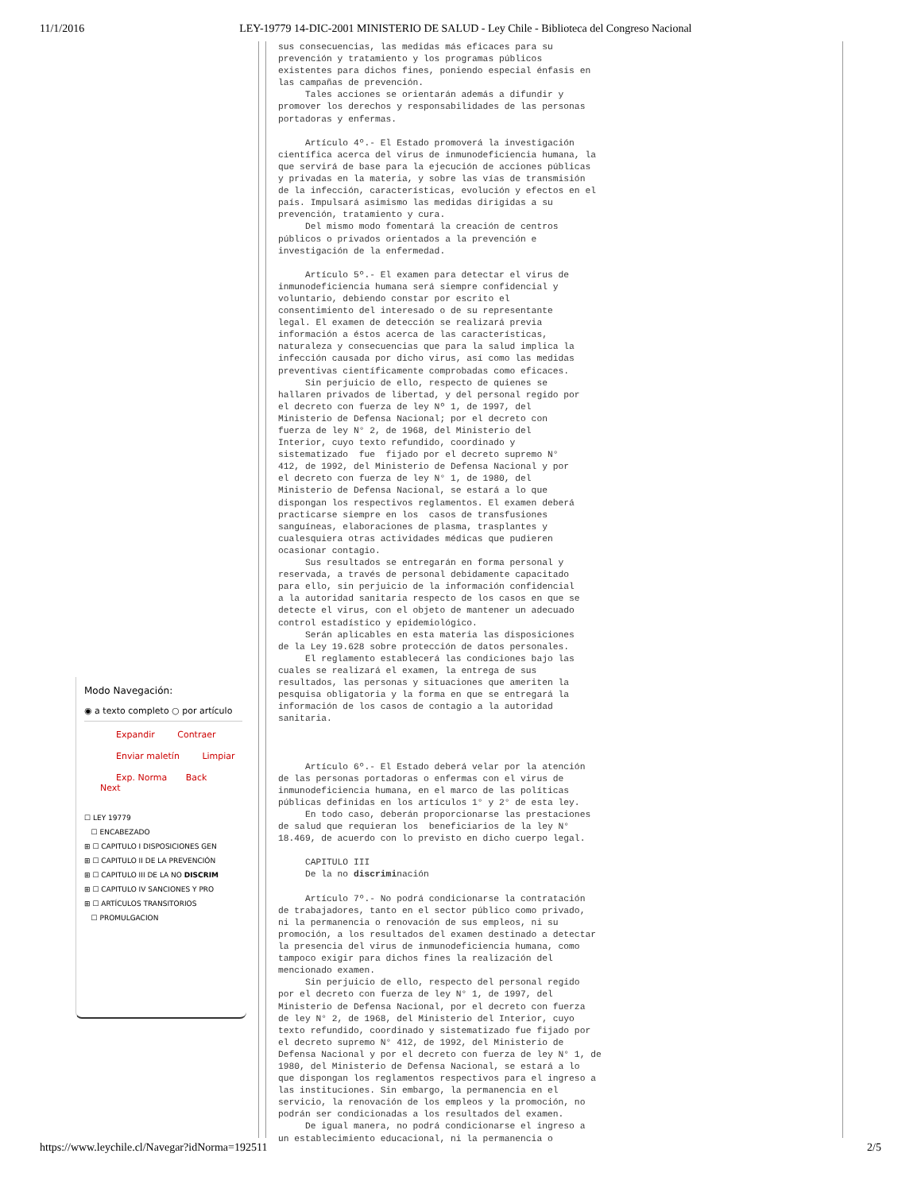11/1/2016 LEY-19779 14-DIC-2001 MINISTERIO DE SALUD - Ley Chile - Biblioteca del Congreso Nacional
Modo Navegación:
◉ a texto completo ○ por artículo
Expandir Contraer
Enviar maletín Limpiar
Exp. Norma Back Next
☐ LEY 19779
☐ ENCABEZADO
⊞ ☐ CAPITULO I DISPOSICIONES GEN
⊞ ☐ CAPITULO II DE LA PREVENCIÓN
⊞ ☐ CAPITULO III DE LA NO DISCRIM
⊞ ☐ CAPITULO IV SANCIONES Y PRO
⊞ ☐ ARTÍCULOS TRANSITORIOS
☐ PROMULGACION
sus consecuencias, las medidas más eficaces para su prevención y tratamiento y los programas públicos existentes para dichos fines, poniendo especial énfasis en las campañas de prevención. Tales acciones se orientarán además a difundir y promover los derechos y responsabilidades de las personas portadoras y enfermas. Artículo 4º.- El Estado promoverá la investigación científica acerca del virus de inmunodeficiencia humana, la que servirá de base para la ejecución de acciones públicas y privadas en la materia, y sobre las vías de transmisión de la infección, características, evolución y efectos en el país. Impulsará asimismo las medidas dirigidas a su prevención, tratamiento y cura. Del mismo modo fomentará la creación de centros públicos o privados orientados a la prevención e investigación de la enfermedad. Artículo 5º.- El examen para detectar el virus de inmunodeficiencia humana será siempre confidencial y voluntario, debiendo constar por escrito el consentimiento del interesado o de su representante legal. El examen de detección se realizará previa información a éstos acerca de las características, naturaleza y consecuencias que para la salud implica la infección causada por dicho virus, así como las medidas preventivas científicamente comprobadas como eficaces. Sin perjuicio de ello, respecto de quienes se hallaren privados de libertad, y del personal regido por el decreto con fuerza de ley Nº 1, de 1997, del Ministerio de Defensa Nacional; por el decreto con fuerza de ley N° 2, de 1968, del Ministerio del Interior, cuyo texto refundido, coordinado y sistematizado fue fijado por el decreto supremo N° 412, de 1992, del Ministerio de Defensa Nacional y por el decreto con fuerza de ley N° 1, de 1980, del Ministerio de Defensa Nacional, se estará a lo que dispongan los respectivos reglamentos. El examen deberá practicarse siempre en los casos de transfusiones sanguíneas, elaboraciones de plasma, trasplantes y cualesquiera otras actividades médicas que pudieren ocasionar contagio. Sus resultados se entregarán en forma personal y reservada, a través de personal debidamente capacitado para ello, sin perjuicio de la información confidencial a la autoridad sanitaria respecto de los casos en que se detecte el virus, con el objeto de mantener un adecuado control estadístico y epidemiológico. Serán aplicables en esta materia las disposiciones de la Ley 19.628 sobre protección de datos personales. El reglamento establecerá las condiciones bajo las cuales se realizará el examen, la entrega de sus resultados, las personas y situaciones que ameriten la pesquisa obligatoria y la forma en que se entregará la información de los casos de contagio a la autoridad sanitaria. Artículo 6º.- El Estado deberá velar por la atención de las personas portadoras o enfermas con el virus de inmunodeficiencia humana, en el marco de las políticas públicas definidas en los artículos 1° y 2° de esta ley. En todo caso, deberán proporcionarse las prestaciones de salud que requieran los beneficiarios de la ley N° 18.469, de acuerdo con lo previsto en dicho cuerpo legal. CAPITULO III De la no discriminación Artículo 7º.- No podrá condicionarse la contratación de trabajadores, tanto en el sector público como privado, ni la permanencia o renovación de sus empleos, ni su promoción, a los resultados del examen destinado a detectar la presencia del virus de inmunodeficiencia humana, como tampoco exigir para dichos fines la realización del mencionado examen. Sin perjuicio de ello, respecto del personal regido por el decreto con fuerza de ley N° 1, de 1997, del Ministerio de Defensa Nacional, por el decreto con fuerza de ley N° 2, de 1968, del Ministerio del Interior, cuyo texto refundido, coordinado y sistematizado fue fijado por el decreto supremo N° 412, de 1992, del Ministerio de Defensa Nacional y por el decreto con fuerza de ley N° 1, de 1980, del Ministerio de Defensa Nacional, se estará a lo que dispongan los reglamentos respectivos para el ingreso a las instituciones. Sin embargo, la permanencia en el servicio, la renovación de los empleos y la promoción, no podrán ser condicionadas a los resultados del examen. De igual manera, no podrá condicionarse el ingreso a un establecimiento educacional, ni la permanencia o
https://www.leychile.cl/Navegar?idNorma=192511 2/5